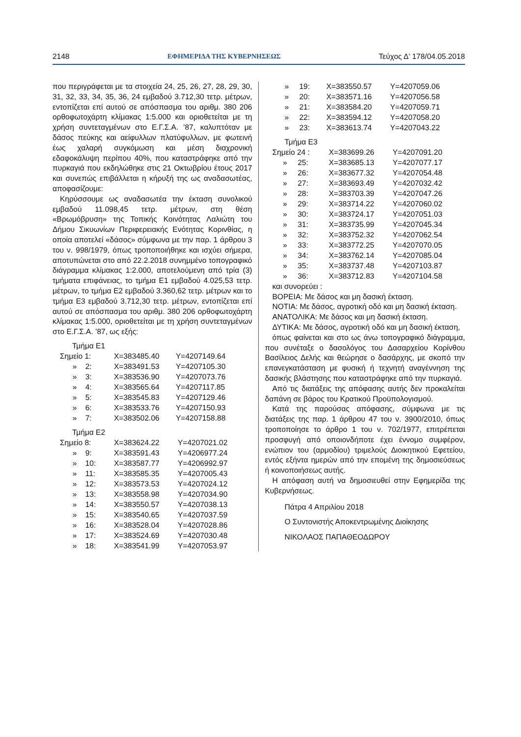2148 ΕΦΗΜΕΡΙΔΑ ΤΗΣ ΚΥΒΕΡΝΗΣΕΩΣ Τεύχος Δ’ 178/04.05.2018
που περιγράφεται με τα στοιχεία 24, 25, 26, 27, 28, 29, 30, 31, 32, 33, 34, 35, 36, 24 εμβαδού 3.712,30 τετρ. μέτρων, εντοπίζεται επί αυτού σε απόσπασμα του αριθμ. 380 206 ορθοφωτοχάρτη κλίμακας 1:5.000 και οριοθετείται με τη χρήση συντεταγμένων στο Ε.Γ.Σ.Α. ’87, καλυπτόταν με δάσος πεύκης και αείφυλλων πλατύφυλλων, με φωτεινή έως χαλαρή συγκόμωση και μέση διαχρονική εδαφοκάλυψη περίπου 40%, που καταστράφηκε από την πυρκαγιά που εκδηλώθηκε στις 21 Οκτωβρίου έτους 2017 και συνεπώς επιβάλλεται η κήρυξή της ως αναδασωτέας, αποφασίζουμε:
Κηρύσσουμε ως αναδασωτέα την έκταση συνολικού εμβαδού 11.098,45 τετρ. μέτρων, στη θέση «Βρωμόβρυση» της Τοπικής Κοινότητας Λαλιώτη του Δήμου Σικυωνίων Περιφερειακής Ενότητας Κορινθίας, η οποία αποτελεί «δάσος» σύμφωνα με την παρ. 1 άρθρου 3 του ν. 998/1979, όπως τροποποιήθηκε και ισχύει σήμερα, αποτυπώνεται στο από 22.2.2018 συνημμένο τοπογραφικό διάγραμμα κλίμακας 1:2.000, αποτελούμενη από τρία (3) τμήματα επιφάνειας, το τμήμα Ε1 εμβαδού 4.025,53 τετρ. μέτρων, το τμήμα Ε2 εμβαδού 3.360,62 τετρ. μέτρων και το τμήμα Ε3 εμβαδού 3.712,30 τετρ. μέτρων, εντοπίζεται επί αυτού σε απόσπασμα του αριθμ. 380 206 ορθοφωτοχάρτη κλίμακας 1:5.000, οριοθετείται με τη χρήση συντεταγμένων στο Ε.Γ.Σ.Α. ’87, ως εξής:
Τμήμα Ε1
| Σημείο 1: | X=383485.40 | Y=4207149.64 |
| » 2: | X=383491.53 | Y=4207105.30 |
| » 3: | X=383536.90 | Y=4207073.76 |
| » 4: | X=383565.64 | Y=4207117.85 |
| » 5: | X=383545.83 | Y=4207129.46 |
| » 6: | X=383533.76 | Y=4207150.93 |
| » 7: | X=383502.06 | Y=4207158.88 |
Τμήμα Ε2
| Σημείο 8: | X=383624.22 | Y=4207021.02 |
| » 9: | X=383591.43 | Y=4206977.24 |
| » 10: | X=383587.77 | Y=4206992.97 |
| » 11: | X=383585.35 | Y=4207005.43 |
| » 12: | X=383573.53 | Y=4207024.12 |
| » 13: | X=383558.98 | Y=4207034.90 |
| » 14: | X=383550.57 | Y=4207038.13 |
| » 15: | X=383540.65 | Y=4207037.59 |
| » 16: | X=383528.04 | Y=4207028.86 |
| » 17: | X=383524.69 | Y=4207030.48 |
| » 18: | X=383541.99 | Y=4207053.97 |
| » | 19: | X=383550.57 | Y=4207059.06 |
| » | 20: | X=383571.16 | Y=4207056.58 |
| » | 21: | X=383584.20 | Y=4207059.71 |
| » | 22: | X=383594.12 | Y=4207058.20 |
| » | 23: | X=383613.74 | Y=4207043.22 |
Τμήμα Ε3
| Σημείο 24 : | X=383699.26 | Y=4207091.20 |
| » 25: | X=383685.13 | Y=4207077.17 |
| » 26: | X=383677.32 | Y=4207054.48 |
| » 27: | X=383693.49 | Y=4207032.42 |
| » 28: | X=383703.39 | Y=4207047.26 |
| » 29: | X=383714.22 | Y=4207060.02 |
| » 30: | X=383724.17 | Y=4207051.03 |
| » 31: | X=383735.99 | Y=4207045.34 |
| » 32: | X=383752.32 | Y=4207062.54 |
| » 33: | X=383772.25 | Y=4207070.05 |
| » 34: | X=383762.14 | Y=4207085.04 |
| » 35: | X=383737.48 | Y=4207103.87 |
| » 36: | X=383712.83 | Y=4207104.58 |
και συνορεύει :
ΒΟΡΕΙΑ: Με δάσος και μη δασική έκταση.
ΝΟΤΙΑ: Με δάσος, αγροτική οδό και μη δασική έκταση.
ΑΝΑΤΟΛΙΚΑ: Με δάσος και μη δασική έκταση.
ΔΥΤΙΚΑ: Με δάσος, αγροτική οδό και μη δασική έκταση,
όπως φαίνεται και στο ως άνω τοπογραφικό διάγραμμα, που συνέταξε ο δασολόγος του Δασαρχείου Κορίνθου Βασίλειος Δελής και θεώρησε ο δασάρχης, με σκοπό την επανεγκατάσταση με φυσική ή τεχνητή αναγέννηση της δασικής βλάστησης που καταστράφηκε από την πυρκαγιά.
Από τις διατάξεις της απόφασης αυτής δεν προκαλείται δαπάνη σε βάρος του Κρατικού Προϋπολογισμού.
Κατά της παρούσας απόφασης, σύμφωνα με τις διατάξεις της παρ. 1 άρθρου 47 του ν. 3900/2010, όπως τροποποίησε το άρθρο 1 του ν. 702/1977, επιτρέπεται προσφυγή από οποιονδήποτε έχει έννομο συμφέρον, ενώπιον του (αρμοδίου) τριμελούς Διοικητικού Εφετείου, εντός εξήντα ημερών από την επομένη της δημοσιεύσεως ή κοινοποιήσεως αυτής.
Η απόφαση αυτή να δημοσιευθεί στην Εφημερίδα της Κυβερνήσεως.
Πάτρα 4 Απριλίου 2018
Ο Συντονιστής Αποκεντρωμένης Διοίκησης
ΝΙΚΟΛΑΟΣ ΠΑΠΑΘΕΟΔΩΡΟΥ